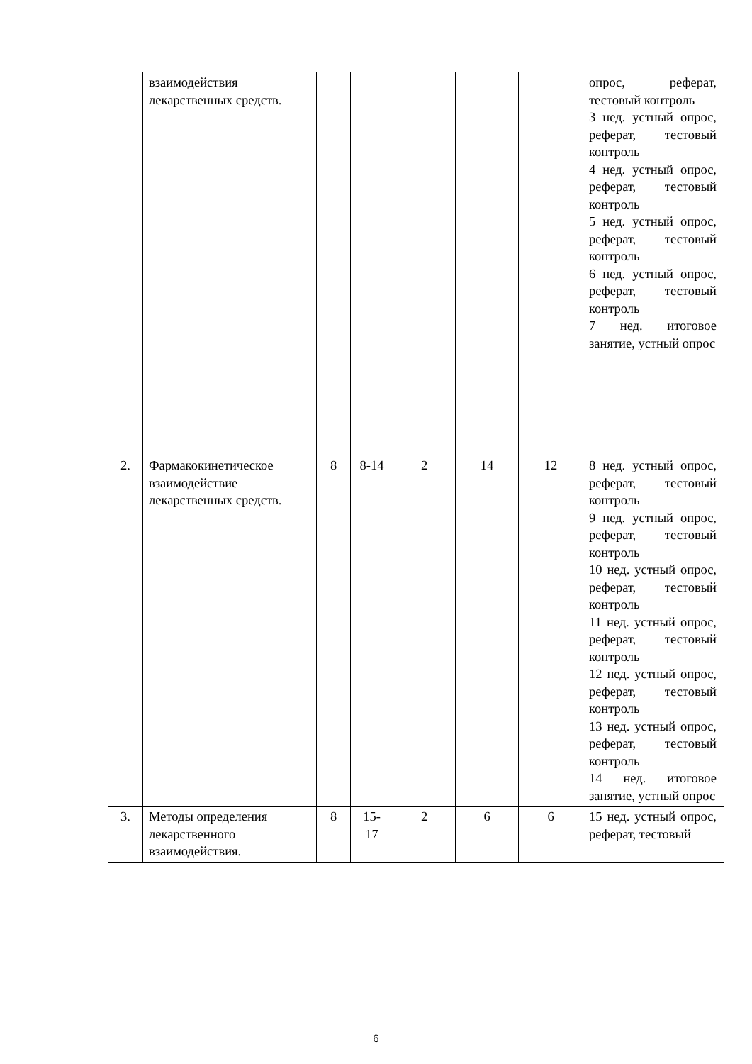| | взаимодействия лекарственных средств. | | | | | | опрос, реферат, тестовый контроль 3 нед. устный опрос, реферат, тестовый контроль 4 нед. устный опрос, реферат, тестовый контроль 5 нед. устный опрос, реферат, тестовый контроль 6 нед. устный опрос, реферат, тестовый контроль 7 нед. итоговое занятие, устный опрос |
| 2. | Фармакокинетическое взаимодействие лекарственных средств. | 8 | 8-14 | 2 | 14 | 12 | 8 нед. устный опрос, реферат, тестовый контроль 9 нед. устный опрос, реферат, тестовый контроль 10 нед. устный опрос, реферат, тестовый контроль 11 нед. устный опрос, реферат, тестовый контроль 12 нед. устный опрос, реферат, тестовый контроль 13 нед. устный опрос, реферат, тестовый контроль 14 нед. итоговое занятие, устный опрос |
| 3. | Методы определения лекарственного взаимодействия. | 8 | 15- 17 | 2 | 6 | 6 | 15 нед. устный опрос, реферат, тестовый |
6